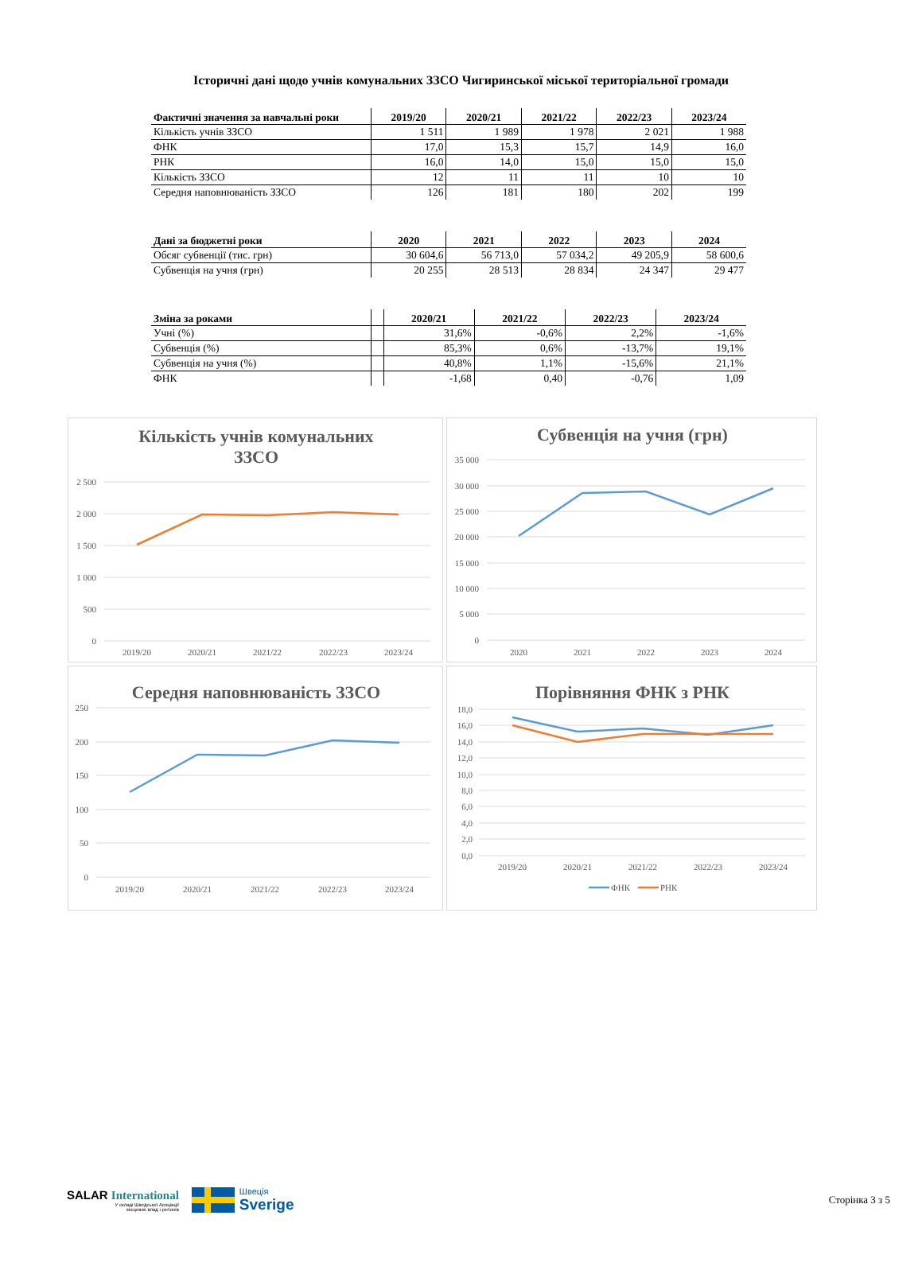Історичні дані щодо учнів комунальних ЗЗСО Чигиринської міської територіальної громади
| Фактичні значення за навчальні роки | 2019/20 | 2020/21 | 2021/22 | 2022/23 | 2023/24 |
| --- | --- | --- | --- | --- | --- |
| Кількість учнів ЗЗСО | 1 511 | 1 989 | 1 978 | 2 021 | 1 988 |
| ФНК | 17,0 | 15,3 | 15,7 | 14,9 | 16,0 |
| РНК | 16,0 | 14,0 | 15,0 | 15,0 | 15,0 |
| Кількість ЗЗСО | 12 | 11 | 11 | 10 | 10 |
| Середня наповнюваність ЗЗСО | 126 | 181 | 180 | 202 | 199 |
| Дані за бюджетні роки | 2020 | 2021 | 2022 | 2023 | 2024 |
| --- | --- | --- | --- | --- | --- |
| Обсяг субвенції (тис. грн) | 30 604,6 | 56 713,0 | 57 034,2 | 49 205,9 | 58 600,6 |
| Субвенція на учня (грн) | 20 255 | 28 513 | 28 834 | 24 347 | 29 477 |
| Зміна за роками | | 2020/21 | 2021/22 | 2022/23 | 2023/24 |
| --- | --- | --- | --- | --- | --- |
| Учні (%) | | 31,6% | -0,6% | 2,2% | -1,6% |
| Субвенція (%) | | 85,3% | 0,6% | -13,7% | 19,1% |
| Субвенція на учня (%) | | 40,8% | 1,1% | -15,6% | 21,1% |
| ФНК | | -1,68 | 0,40 | -0,76 | 1,09 |
Кількість учнів комунальних
ЗЗСО
2 500
2 000
1 500
1 000
500
0
2019/20
2020/21
2021/22
2022/23
2023/24
Субвенція на учня (грн)
35 000
30 000
25 000
20 000
15 000
10 000
5 000
0
2020
2021
2022
2023
2024
Середня наповнюваність ЗЗСО
250
200
150
100
50
0
2019/20
2020/21
2021/22
2022/23
2023/24
Порівняння ФНК з РНК
18,0
16,0
14,0
12,0
10,0
8,0
6,0
4,0
2,0
0,0
2019/20
2020/21
2021/22
2022/23
2023/24
ФНК
РНК
SALAR International
У складі Шведської Асоціації
місцевих влад і регіонів
Швеція
Sverige
Сторінка 3 з 5